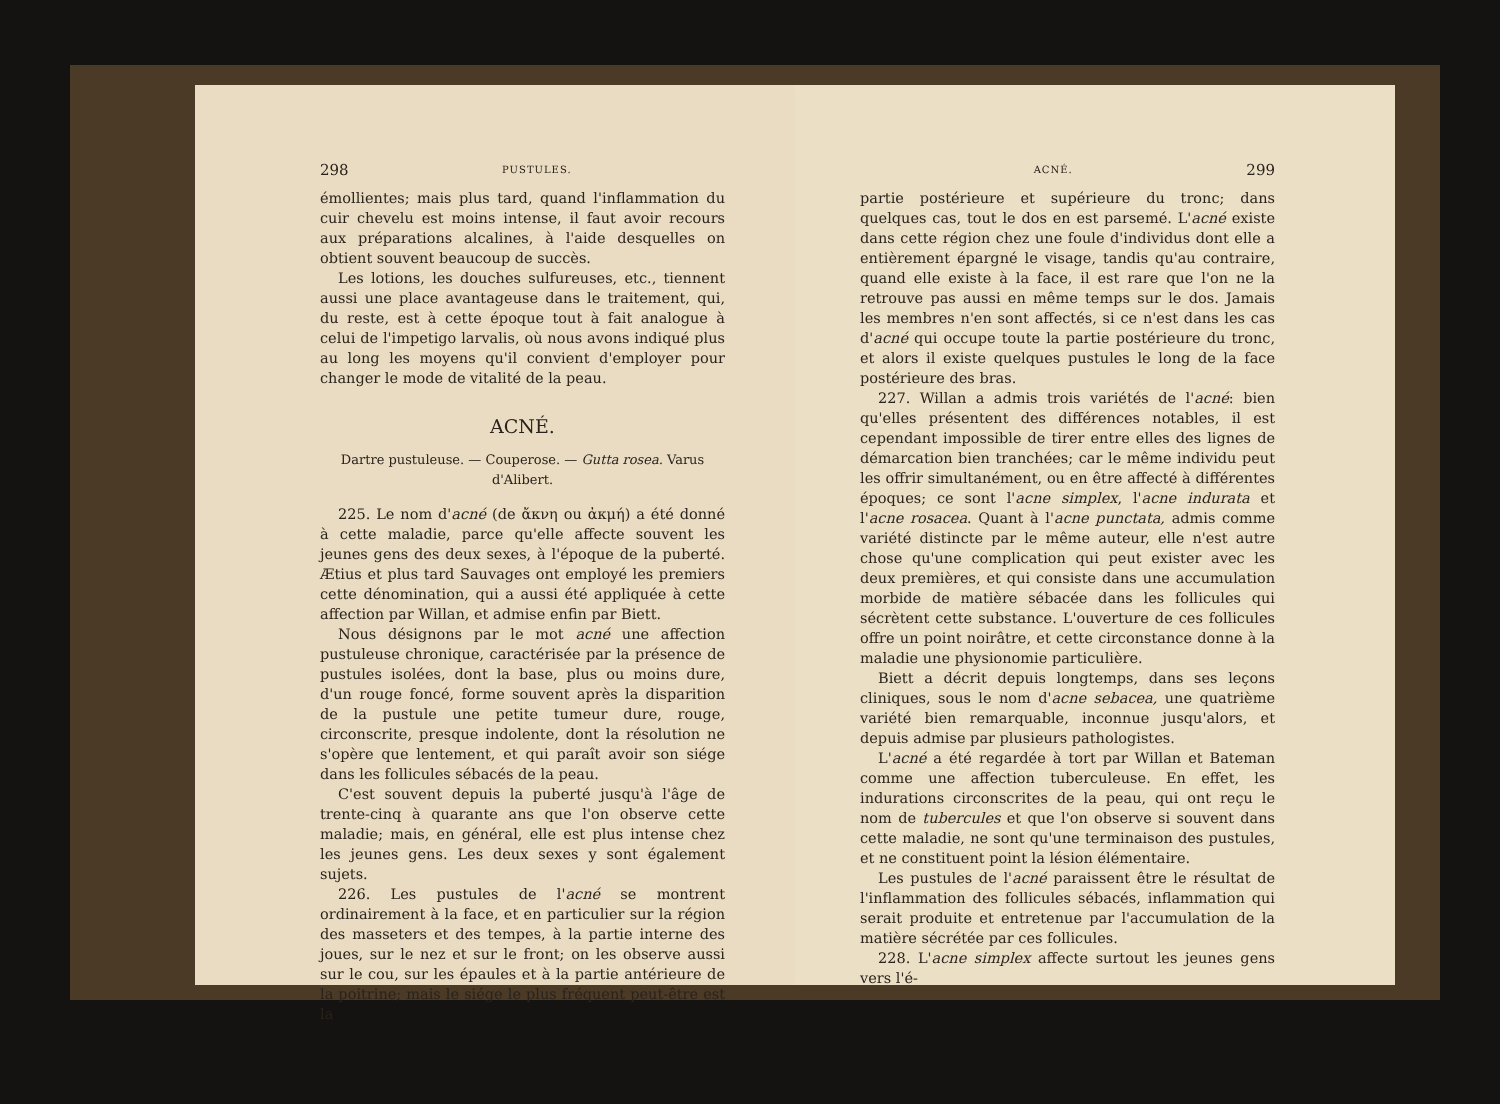298 PUSTULES.
émollientes; mais plus tard, quand l'inflammation du cuir chevelu est moins intense, il faut avoir recours aux préparations alcalines, à l'aide desquelles on obtient souvent beaucoup de succès.
Les lotions, les douches sulfureuses, etc., tiennent aussi une place avantageuse dans le traitement, qui, du reste, est à cette époque tout à fait analogue à celui de l'impetigo larvalis, où nous avons indiqué plus au long les moyens qu'il convient d'employer pour changer le mode de vitalité de la peau.
ACNÉ.
Dartre pustuleuse. — Couperose. — Gutta rosea. Varus d'Alibert.
225. Le nom d'acné (de ἄκνη ou ἀκμή) a été donné à cette maladie, parce qu'elle affecte souvent les jeunes gens des deux sexes, à l'époque de la puberté. Ætius et plus tard Sauvages ont employé les premiers cette dénomination, qui a aussi été appliquée à cette affection par Willan, et admise enfin par Biett.
Nous désignons par le mot acné une affection pustuleuse chronique, caractérisée par la présence de pustules isolées, dont la base, plus ou moins dure, d'un rouge foncé, forme souvent après la disparition de la pustule une petite tumeur dure, rouge, circonscrite, presque indolente, dont la résolution ne s'opère que lentement, et qui paraît avoir son siége dans les follicules sébacés de la peau.
C'est souvent depuis la puberté jusqu'à l'âge de trente-cinq à quarante ans que l'on observe cette maladie; mais, en général, elle est plus intense chez les jeunes gens. Les deux sexes y sont également sujets.
226. Les pustules de l'acné se montrent ordinairement à la face, et en particulier sur la région des masseters et des tempes, à la partie interne des joues, sur le nez et sur le front; on les observe aussi sur le cou, sur les épaules et à la partie antérieure de la poitrine; mais le siége le plus fréquent peut-être est la
ACNÉ. 299
partie postérieure et supérieure du tronc; dans quelques cas, tout le dos en est parsemé. L'acné existe dans cette région chez une foule d'individus dont elle a entièrement épargné le visage, tandis qu'au contraire, quand elle existe à la face, il est rare que l'on ne la retrouve pas aussi en même temps sur le dos. Jamais les membres n'en sont affectés, si ce n'est dans les cas d'acné qui occupe toute la partie postérieure du tronc, et alors il existe quelques pustules le long de la face postérieure des bras.
227. Willan a admis trois variétés de l'acné: bien qu'elles présentent des différences notables, il est cependant impossible de tirer entre elles des lignes de démarcation bien tranchées; car le même individu peut les offrir simultanément, ou en être affecté à différentes époques; ce sont l'acne simplex, l'acne indurata et l'acne rosacea. Quant à l'acne punctata, admis comme variété distincte par le même auteur, elle n'est autre chose qu'une complication qui peut exister avec les deux premières, et qui consiste dans une accumulation morbide de matière sébacée dans les follicules qui sécrètent cette substance. L'ouverture de ces follicules offre un point noirâtre, et cette circonstance donne à la maladie une physionomie particulière.
Biett a décrit depuis longtemps, dans ses leçons cliniques, sous le nom d'acne sebacea, une quatrième variété bien remarquable, inconnue jusqu'alors, et depuis admise par plusieurs pathologistes.
L'acné a été regardée à tort par Willan et Bateman comme une affection tuberculeuse. En effet, les indurations circonscrites de la peau, qui ont reçu le nom de tubercules et que l'on observe si souvent dans cette maladie, ne sont qu'une terminaison des pustules, et ne constituent point la lésion élémentaire.
Les pustules de l'acné paraissent être le résultat de l'inflammation des follicules sébacés, inflammation qui serait produite et entretenue par l'accumulation de la matière sécrétée par ces follicules.
228. L'acne simplex affecte surtout les jeunes gens vers l'é-